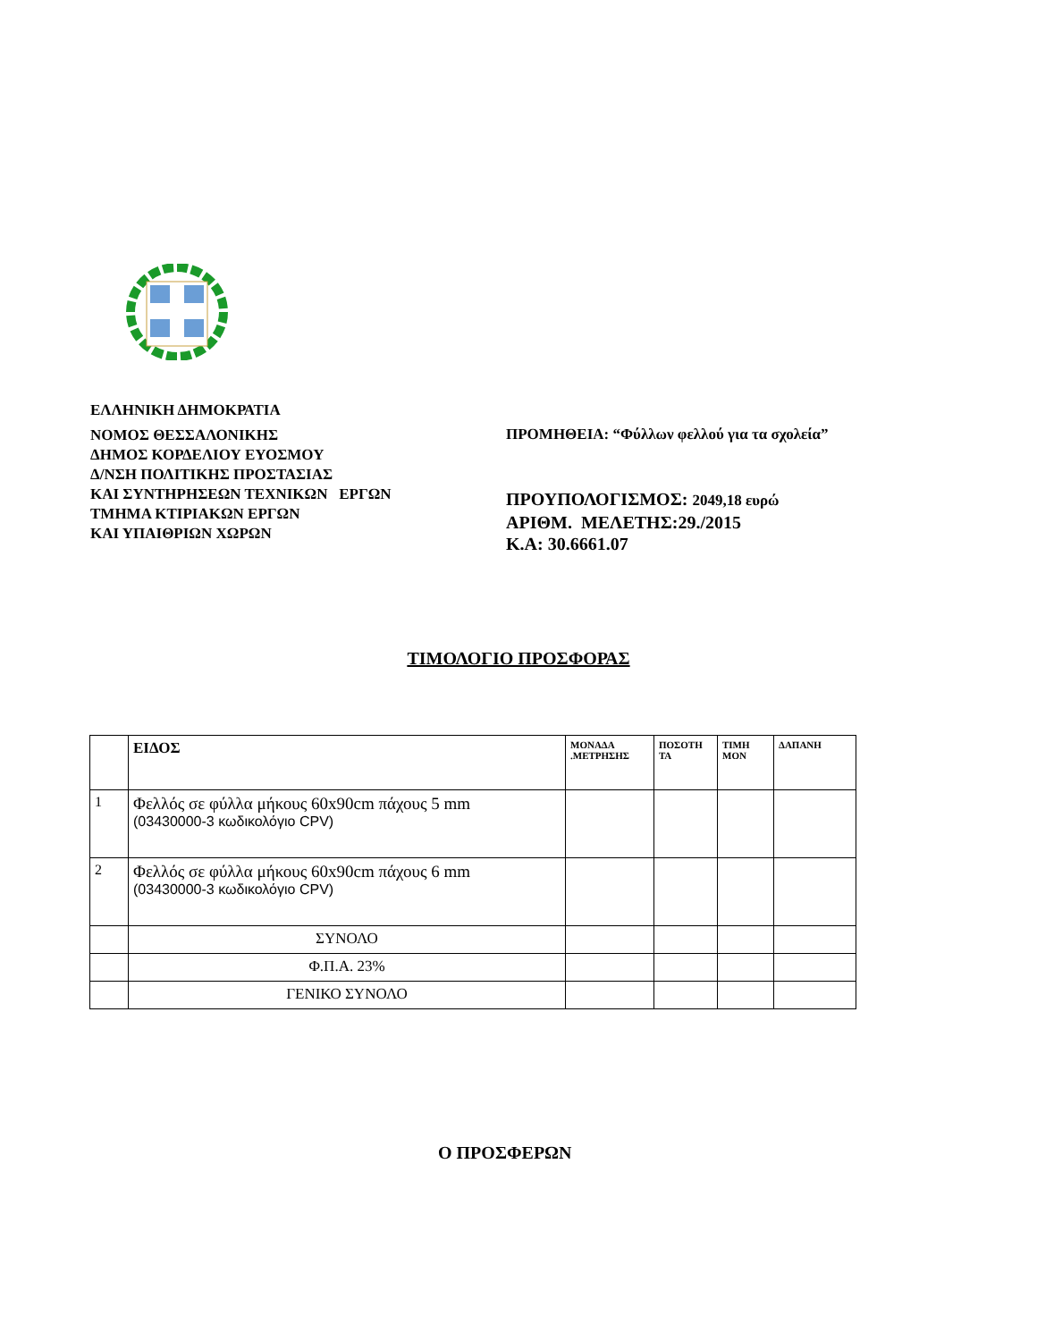ΕΛΛΗΝΙΚΗ ΔΗΜΟΚΡΑΤΙΑ
ΝΟΜΟΣ ΘΕΣΣΑΛΟΝΙΚΗΣ
ΔΗΜΟΣ ΚΟΡΔΕΛΙΟΥ ΕΥΟΣΜΟΥ
Δ/ΝΣΗ ΠΟΛΙΤΙΚΗΣ ΠΡΟΣΤΑΣΙΑΣ
ΚΑΙ ΣΥΝΤΗΡΗΣΕΩΝ ΤΕΧΝΙΚΩΝ ΕΡΓΩΝ
ΤΜΗΜΑ ΚΤΙΡΙΑΚΩΝ ΕΡΓΩΝ
ΚΑΙ ΥΠΑΙΘΡΙΩΝ ΧΩΡΩΝ
ΠΡΟΜΗΘΕΙΑ: “Φύλλων φελλού για τα σχολεία”
ΠΡΟΥΠΟΛΟΓΙΣΜΟΣ: 2049,18 ευρώ
ΑΡΙΘΜ. ΜΕΛΕΤΗΣ:29./2015
Κ.Α: 30.6661.07
ΤΙΜΟΛΟΓΙΟ ΠΡΟΣΦΟΡΑΣ
| | ΕΙΔΟΣ | ΜΟΝΑΔΑ .ΜΕΤΡΗΣΗΣ | ΠΟΣΟΤΗ ΤΑ | ΤΙΜΗ ΜΟΝ | ΔΑΠΑΝΗ |
| --- | --- | --- | --- | --- | --- |
| 1 | Φελλός σε φύλλα μήκους 60x90cm πάχους 5 mm (03430000-3 κωδικολόγιο CPV) | | | | |
| 2 | Φελλός σε φύλλα μήκους 60x90cm πάχους 6 mm (03430000-3 κωδικολόγιο CPV) | | | | |
| | ΣΥΝΟΛΟ | | | | |
| | Φ.Π.Α. 23% | | | | |
| | ΓΕΝΙΚΟ ΣΥΝΟΛΟ | | | | |
Ο ΠΡΟΣΦΕΡΩΝ